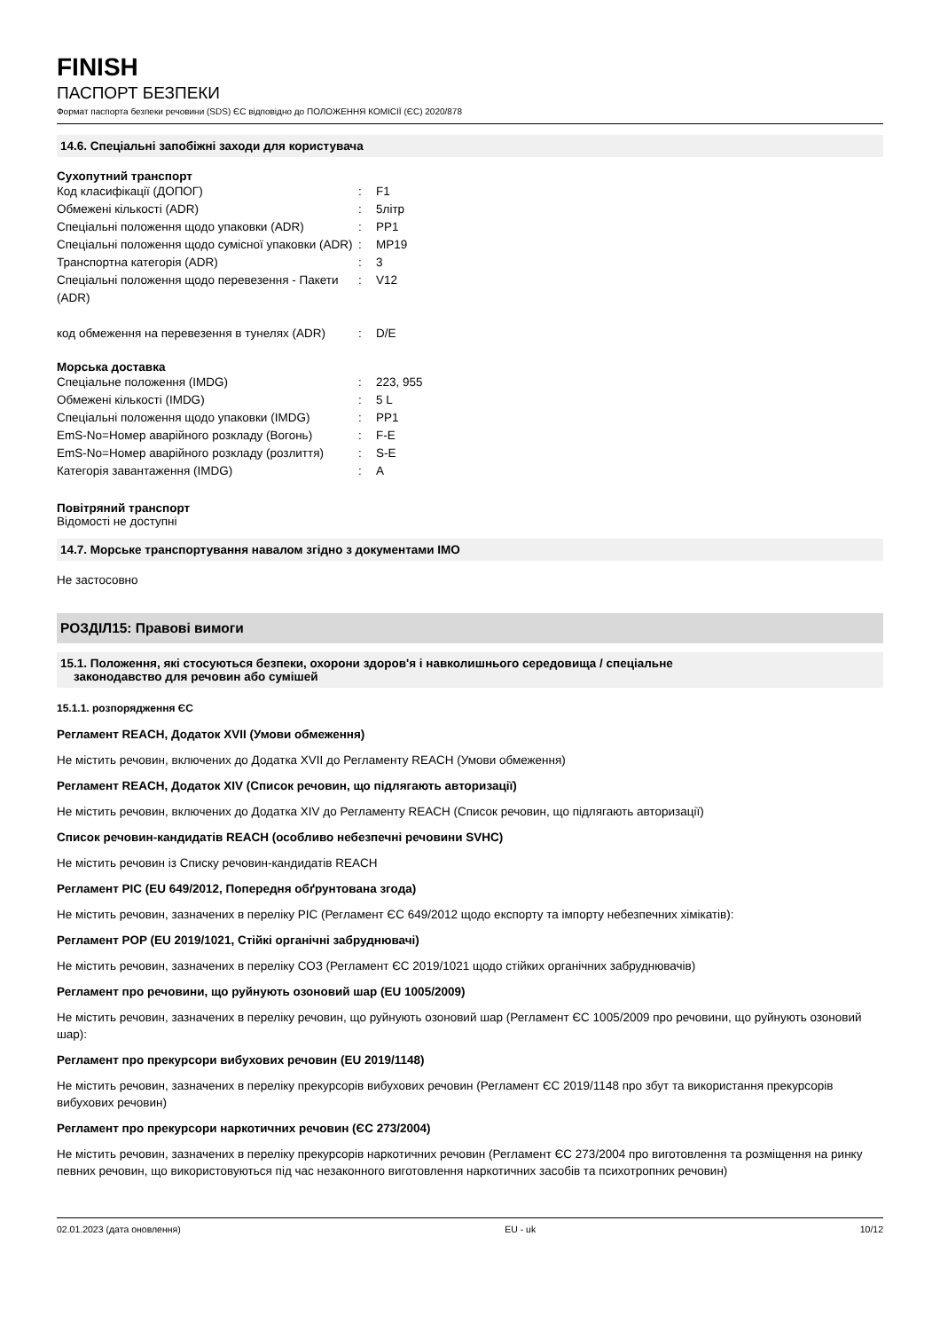FINISH
ПАСПОРТ БЕЗПЕКИ
Формат паспорта безпеки речовини (SDS) ЄС відповідно до ПОЛОЖЕННЯ КОМІСІЇ (ЄС) 2020/878
14.6. Спеціальні запобіжні заходи для користувача
Сухопутний транспорт
| Код класифікації (ДОПОГ) | : | F1 |
| Обмежені кількості (ADR) | : | 5літр |
| Спеціальні положення щодо упаковки (ADR) | : | PP1 |
| Спеціальні положення щодо сумісної упаковки (ADR) | : | MP19 |
| Транспортна категорія (ADR) | : | 3 |
| Спеціальні положення щодо перевезення - Пакети (ADR) | : | V12 |
| код обмеження на перевезення в тунелях (ADR) | : | D/E |
Морська доставка
| Спеціальне положення (IMDG) | : | 223, 955 |
| Обмежені кількості (IMDG) | : | 5 L |
| Спеціальні положення щодо упаковки (IMDG) | : | PP1 |
| EmS-No=Номер аварійного розкладу (Вогонь) | : | F-E |
| EmS-No=Номер аварійного розкладу (розлиття) | : | S-E |
| Категорія завантаження (IMDG) | : | A |
Повітряний транспорт
Відомості не доступні
14.7. Морське транспортування навалом згідно з документами IMO
Не застосовно
РОЗДІЛ15: Правові вимоги
15.1. Положення, які стосуються безпеки, охорони здоров'я і навколишнього середовища / спеціальне
законодавство для речовин або сумішей
15.1.1. розпорядження ЄС
Регламент REACH, Додаток XVII (Умови обмеження)
Не містить речовин, включених до Додатка XVII до Регламенту REACH (Умови обмеження)
Регламент REACH, Додаток XIV (Список речовин, що підлягають авторизації)
Не містить речовин, включених до Додатка XIV до Регламенту REACH (Список речовин, що підлягають авторизації)
Список речовин-кандидатів REACH (особливо небезпечні речовини SVHC)
Не містить речовин із Списку речовин-кандидатів REACH
Регламент PIC (EU 649/2012, Попередня обґрунтована згода)
Не містить речовин, зазначених в переліку PIC (Регламент ЄС 649/2012 щодо експорту та імпорту небезпечних хімікатів):
Регламент POP (EU 2019/1021, Стійкі органічні забруднювачі)
Не містить речовин, зазначених в переліку СОЗ (Регламент ЄС 2019/1021 щодо стійких органічних забруднювачів)
Регламент про речовини, що руйнують озоновий шар (EU 1005/2009)
Не містить речовин, зазначених в переліку речовин, що руйнують озоновий шар (Регламент ЄС 1005/2009 про речовини, що руйнують озоновий шар):
Регламент про прекурсори вибухових речовин (EU 2019/1148)
Не містить речовин, зазначених в переліку прекурсорів вибухових речовин (Регламент ЄС 2019/1148 про збут та використання прекурсорів вибухових речовин)
Регламент про прекурсори наркотичних речовин (ЄС 273/2004)
Не містить речовин, зазначених в переліку прекурсорів наркотичних речовин (Регламент ЄС 273/2004 про виготовлення та розміщення на ринку певних речовин, що використовуються під час незаконного виготовлення наркотичних засобів та психотропних речовин)
02.01.2023 (дата оновлення) EU - uk 10/12